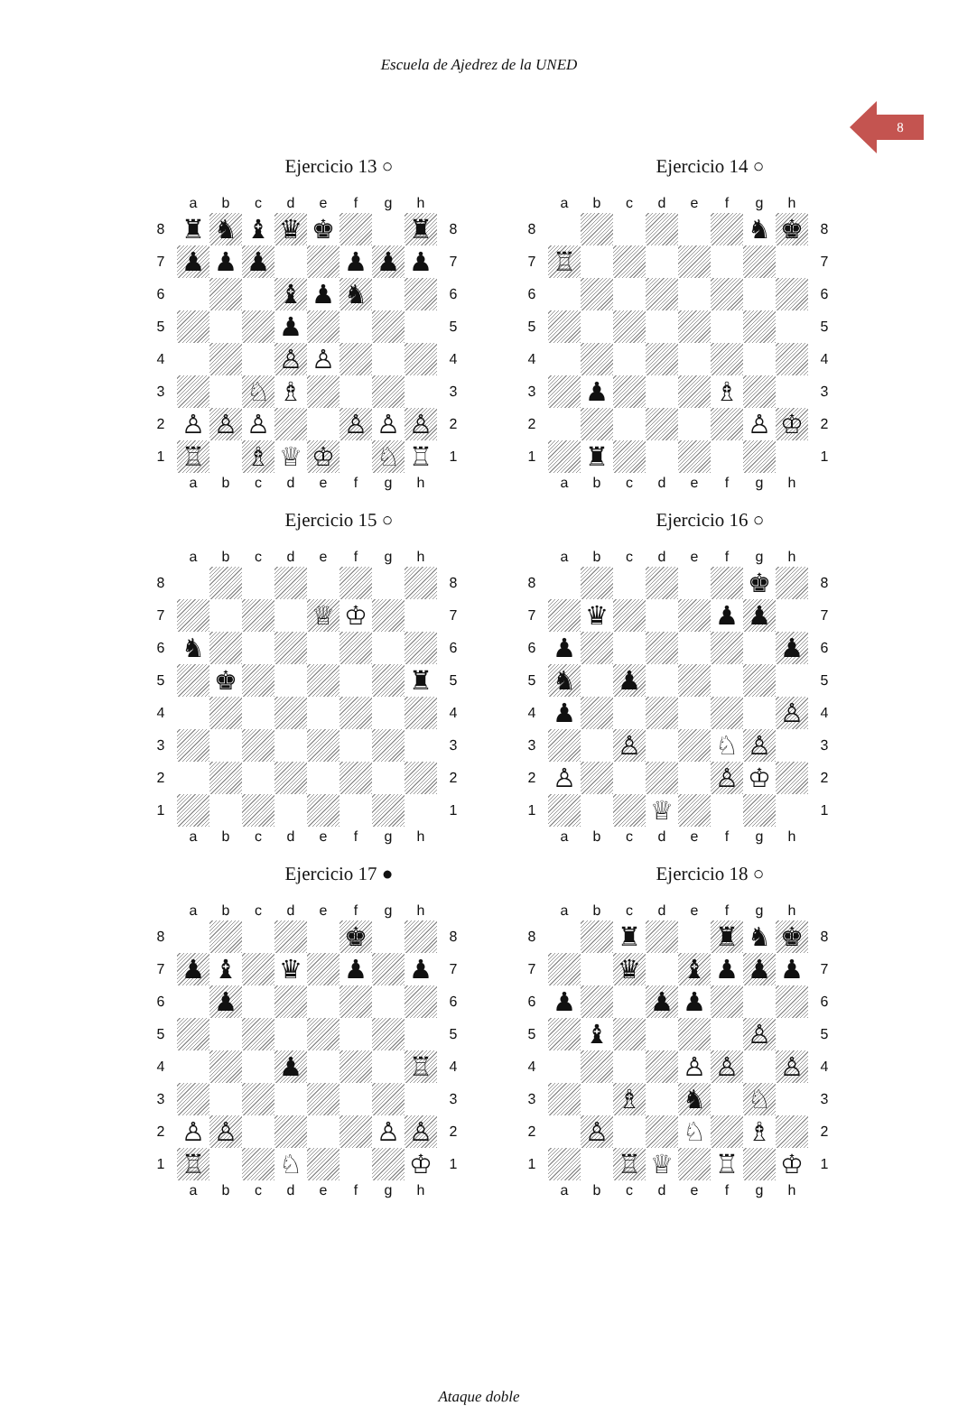Escuela de Ajedrez de la UNED
8
Ejercicio 13 ○
| | a | b | c | d | e | f | g | h | |
| 8 | ♜ | ♞ | ♝ | ♛ | ♚ | | | ♜ | 8 |
| 7 | ♟ | ♟ | ♟ | | | ♟ | ♟ | ♟ | 7 |
| 6 | | | | ♝ | ♟ | ♞ | | | 6 |
| 5 | | | | ♟ | | | | | 5 |
| 4 | | | | ♙ | ♙ | | | | 4 |
| 3 | | | ♘ | ♗ | | | | | 3 |
| 2 | ♙ | ♙ | ♙ | | | ♙ | ♙ | ♙ | 2 |
| 1 | ♖ | | ♗ | ♕ | ♔ | | ♘ | ♖ | 1 |
| | a | b | c | d | e | f | g | h | |
Ejercicio 14 ○
| | a | b | c | d | e | f | g | h | |
| 8 | | | | | | | ♞ | ♚ | 8 |
| 7 | ♖ | | | | | | | | 7 |
| 6 | | | | | | | | | 6 |
| 5 | | | | | | | | | 5 |
| 4 | | | | | | | | | 4 |
| 3 | | ♟ | | | | ♗ | | | 3 |
| 2 | | | | | | | ♙ | ♔ | 2 |
| 1 | | ♜ | | | | | | | 1 |
| | a | b | c | d | e | f | g | h | |
Ejercicio 15 ○
| | a | b | c | d | e | f | g | h | |
| 8 | | | | | | | | | 8 |
| 7 | | | | | ♕ | ♔ | | | 7 |
| 6 | ♞ | | | | | | | | 6 |
| 5 | | ♚ | | | | | | ♜ | 5 |
| 4 | | | | | | | | | 4 |
| 3 | | | | | | | | | 3 |
| 2 | | | | | | | | | 2 |
| 1 | | | | | | | | | 1 |
| | a | b | c | d | e | f | g | h | |
Ejercicio 16 ○
| | a | b | c | d | e | f | g | h | |
| 8 | | | | | | | ♚ | | 8 |
| 7 | | ♛ | | | | ♟ | ♟ | | 7 |
| 6 | ♟ | | | | | | | ♟ | 6 |
| 5 | ♞ | | ♟ | | | | | | 5 |
| 4 | ♟ | | | | | | | ♙ | 4 |
| 3 | | | ♙ | | | ♘ | ♙ | | 3 |
| 2 | ♙ | | | | | ♙ | ♔ | | 2 |
| 1 | | | | ♕ | | | | | 1 |
| | a | b | c | d | e | f | g | h | |
Ejercicio 17 ●
| | a | b | c | d | e | f | g | h | |
| 8 | | | | | | ♚ | | | 8 |
| 7 | ♟ | ♝ | | ♛ | | ♟ | | ♟ | 7 |
| 6 | | ♟ | | | | | | | 6 |
| 5 | | | | | | | | | 5 |
| 4 | | | | ♟ | | | | ♖ | 4 |
| 3 | | | | | | | | | 3 |
| 2 | ♙ | ♙ | | | | | ♙ | ♙ | 2 |
| 1 | ♖ | | | ♘ | | | | ♔ | 1 |
| | a | b | c | d | e | f | g | h | |
Ejercicio 18 ○
| | a | b | c | d | e | f | g | h | |
| 8 | | | ♜ | | | ♜ | ♞ | ♚ | 8 |
| 7 | | | ♛ | | ♝ | ♟ | ♟ | ♟ | 7 |
| 6 | ♟ | | | ♟ | ♟ | | | | 6 |
| 5 | | ♝ | | | | | ♙ | | 5 |
| 4 | | | | | ♙ | ♙ | | ♙ | 4 |
| 3 | | | ♗ | | ♞ | | ♘ | | 3 |
| 2 | | ♙ | | | ♘ | | ♗ | | 2 |
| 1 | | | ♖ | ♕ | | ♖ | | ♔ | 1 |
| | a | b | c | d | e | f | g | h | |
Ataque doble